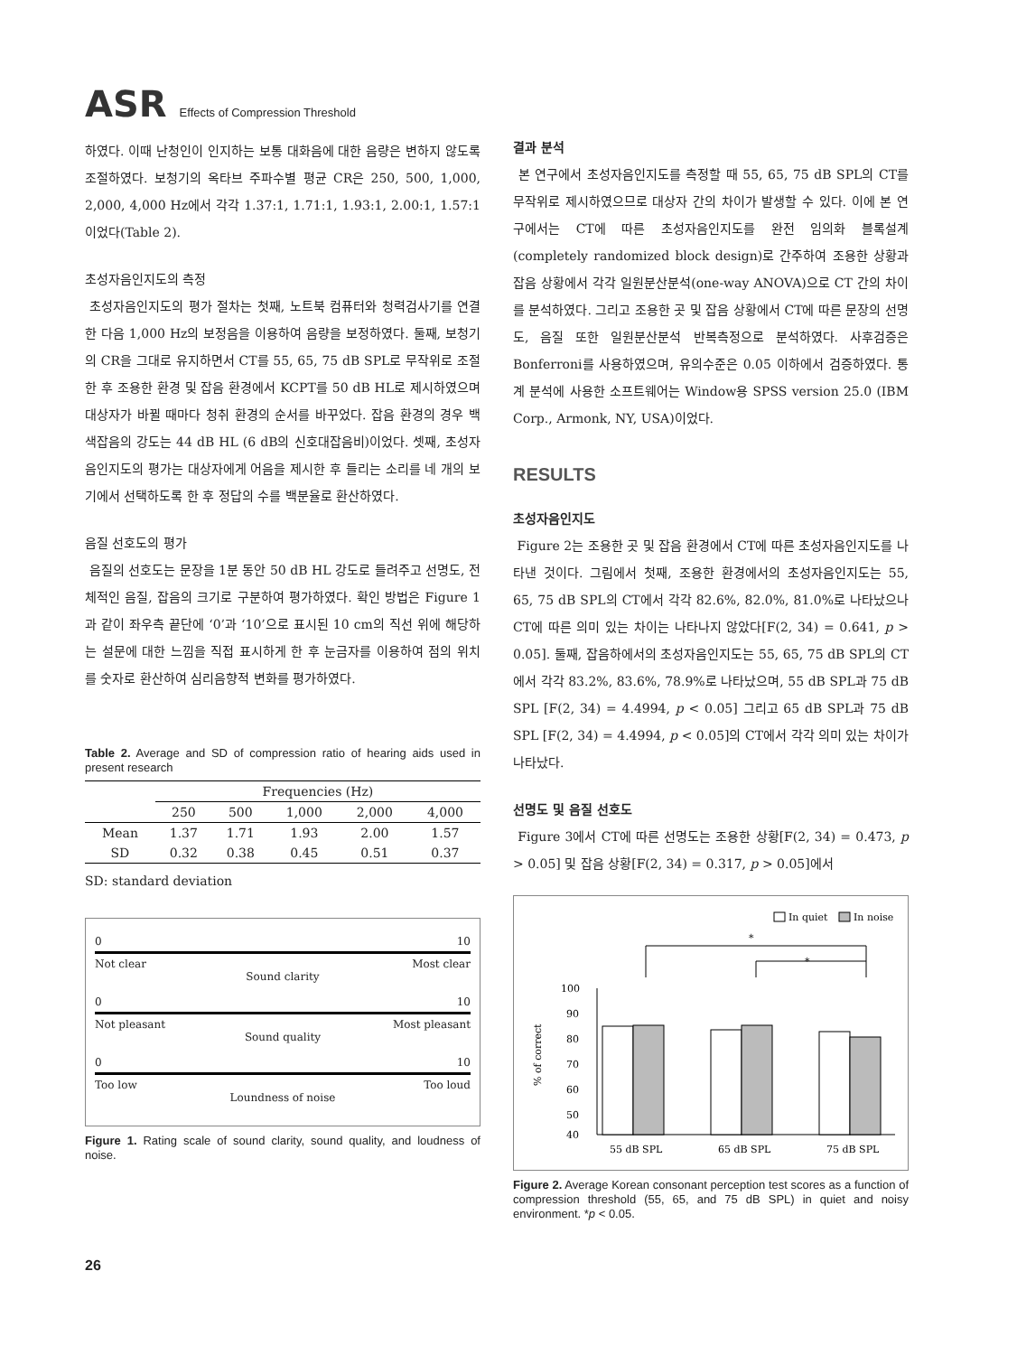ASR Effects of Compression Threshold
하였다. 이때 난청인이 인지하는 보통 대화음에 대한 음량은 변하지 않도록 조절하였다. 보청기의 옥타브 주파수별 평균 CR은 250, 500, 1,000, 2,000, 4,000 Hz에서 각각 1.37:1, 1.71:1, 1.93:1, 2.00:1, 1.57:1이었다(Table 2).
초성자음인지도의 측정
초성자음인지도의 평가 절차는 첫째, 노트북 컴퓨터와 청력검사기를 연결한 다음 1,000 Hz의 보정음을 이용하여 음량을 보정하였다. 둘째, 보청기의 CR을 그대로 유지하면서 CT를 55, 65, 75 dB SPL로 무작위로 조절한 후 조용한 환경 및 잡음 환경에서 KCPT를 50 dB HL로 제시하였으며 대상자가 바뀔 때마다 청취 환경의 순서를 바꾸었다. 잡음 환경의 경우 백색잡음의 강도는 44 dB HL (6 dB의 신호대잡음비)이었다. 셋째, 초성자음인지도의 평가는 대상자에게 어음을 제시한 후 들리는 소리를 네 개의 보기에서 선택하도록 한 후 정답의 수를 백분율로 환산하였다.
음질 선호도의 평가
음질의 선호도는 문장을 1분 동안 50 dB HL 강도로 들려주고 선명도, 전체적인 음질, 잡음의 크기로 구분하여 평가하였다. 확인 방법은 Figure 1과 같이 좌우측 끝단에 ‘0’과 ‘10’으로 표시된 10 cm의 직선 위에 해당하는 설문에 대한 느낌을 직접 표시하게 한 후 눈금자를 이용하여 점의 위치를 숫자로 환산하여 심리음향적 변화를 평가하였다.
Table 2. Average and SD of compression ratio of hearing aids used in present research
| | Frequencies (Hz) | | | | |
| --- | --- | --- | --- | --- | --- |
| | 250 | 500 | 1,000 | 2,000 | 4,000 |
| Mean | 1.37 | 1.71 | 1.93 | 2.00 | 1.57 |
| SD | 0.32 | 0.38 | 0.45 | 0.51 | 0.37 |
SD: standard deviation
0 10
Not clear Most clear
Sound clarity
0 10
Not pleasant Most pleasant
Sound quality
0 10
Too low Too loud
Loundness of noise
Figure 1. Rating scale of sound clarity, sound quality, and loudness of noise.
결과 분석
본 연구에서 초성자음인지도를 측정할 때 55, 65, 75 dB SPL의 CT를 무작위로 제시하였으므로 대상자 간의 차이가 발생할 수 있다. 이에 본 연구에서는 CT에 따른 초성자음인지도를 완전 임의화 블록설계(completely randomized block design)로 간주하여 조용한 상황과 잡음 상황에서 각각 일원분산분석(one-way ANOVA)으로 CT 간의 차이를 분석하였다. 그리고 조용한 곳 및 잡음 상황에서 CT에 따른 문장의 선명도, 음질 또한 일원분산분석 반복측정으로 분석하였다. 사후검증은 Bonferroni를 사용하였으며, 유의수준은 0.05 이하에서 검증하였다. 통계 분석에 사용한 소프트웨어는 Window용 SPSS version 25.0 (IBM Corp., Armonk, NY, USA)이었다.
RESULTS
초성자음인지도
Figure 2는 조용한 곳 및 잡음 환경에서 CT에 따른 초성자음인지도를 나타낸 것이다. 그림에서 첫째, 조용한 환경에서의 초성자음인지도는 55, 65, 75 dB SPL의 CT에서 각각 82.6%, 82.0%, 81.0%로 나타났으나 CT에 따른 의미 있는 차이는 나타나지 않았다[F(2, 34) = 0.641, p > 0.05]. 둘째, 잡음하에서의 초성자음인지도는 55, 65, 75 dB SPL의 CT에서 각각 83.2%, 83.6%, 78.9%로 나타났으며, 55 dB SPL과 75 dB SPL [F(2, 34) = 4.4994, p < 0.05] 그리고 65 dB SPL과 75 dB SPL [F(2, 34) = 4.4994, p < 0.05]의 CT에서 각각 의미 있는 차이가 나타났다.
선명도 및 음질 선호도
Figure 3에서 CT에 따른 선명도는 조용한 상황[F(2, 34) = 0.473, p > 0.05] 및 잡음 상황[F(2, 34) = 0.317, p > 0.05]에서
In quiet
In noise
*
*
100
90
80
70
60
50
40
% of correct
55 dB SPL
65 dB SPL
75 dB SPL
Figure 2. Average Korean consonant perception test scores as a function of compression threshold (55, 65, and 75 dB SPL) in quiet and noisy environment. *p < 0.05.
26